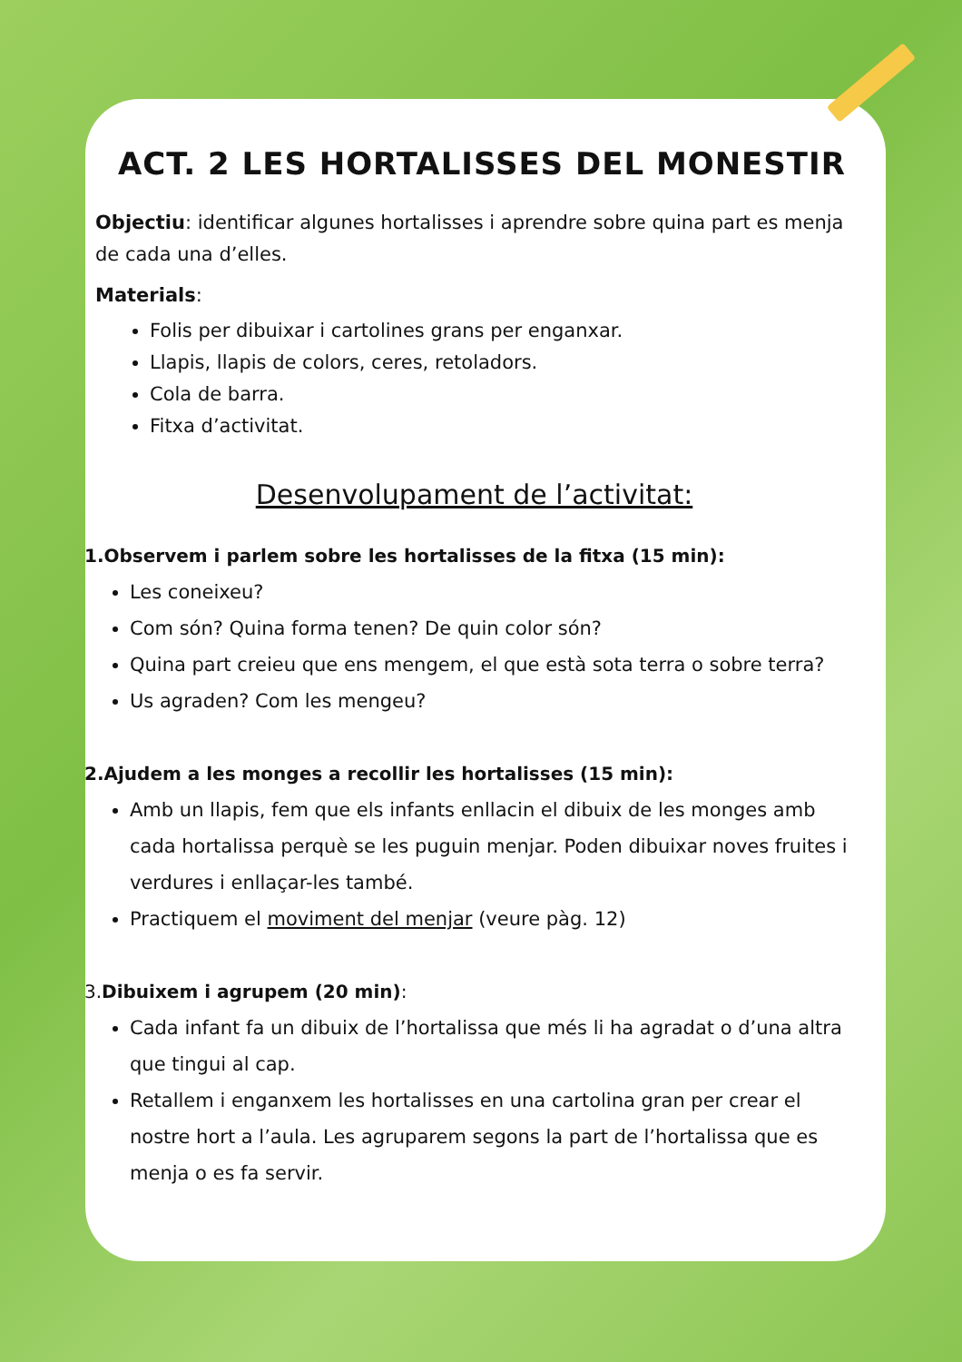ACT. 2 LES HORTALISSES DEL MONESTIR
Objectiu: identificar algunes hortalisses i aprendre sobre quina part es menja de cada una d’elles.
Materials:
Folis per dibuixar i cartolines grans per enganxar.
Llapis, llapis de colors, ceres, retoladors.
Cola de barra.
Fitxa d’activitat.
Desenvolupament de l’activitat:
1.Observem i parlem sobre les hortalisses de la fitxa (15 min):
Les coneixeu?
Com són? Quina forma tenen? De quin color són?
Quina part creieu que ens mengem, el que està sota terra o sobre terra?
Us agraden? Com les mengeu?
2.Ajudem a les monges a recollir les hortalisses (15 min):
Amb un llapis, fem que els infants enllacin el dibuix de les monges amb cada hortalissa perquè se les puguin menjar. Poden dibuixar noves fruites i verdures i enllaçar-les també.
Practiquem el moviment del menjar (veure pàg. 12)
3.Dibuixem i agrupem (20 min):
Cada infant fa un dibuix de l’hortalissa que més li ha agradat o d’una altra que tingui al cap.
Retallem i enganxem les hortalisses en una cartolina gran per crear el nostre hort a l’aula. Les agruparem segons la part de l’hortalissa que es menja o es fa servir.